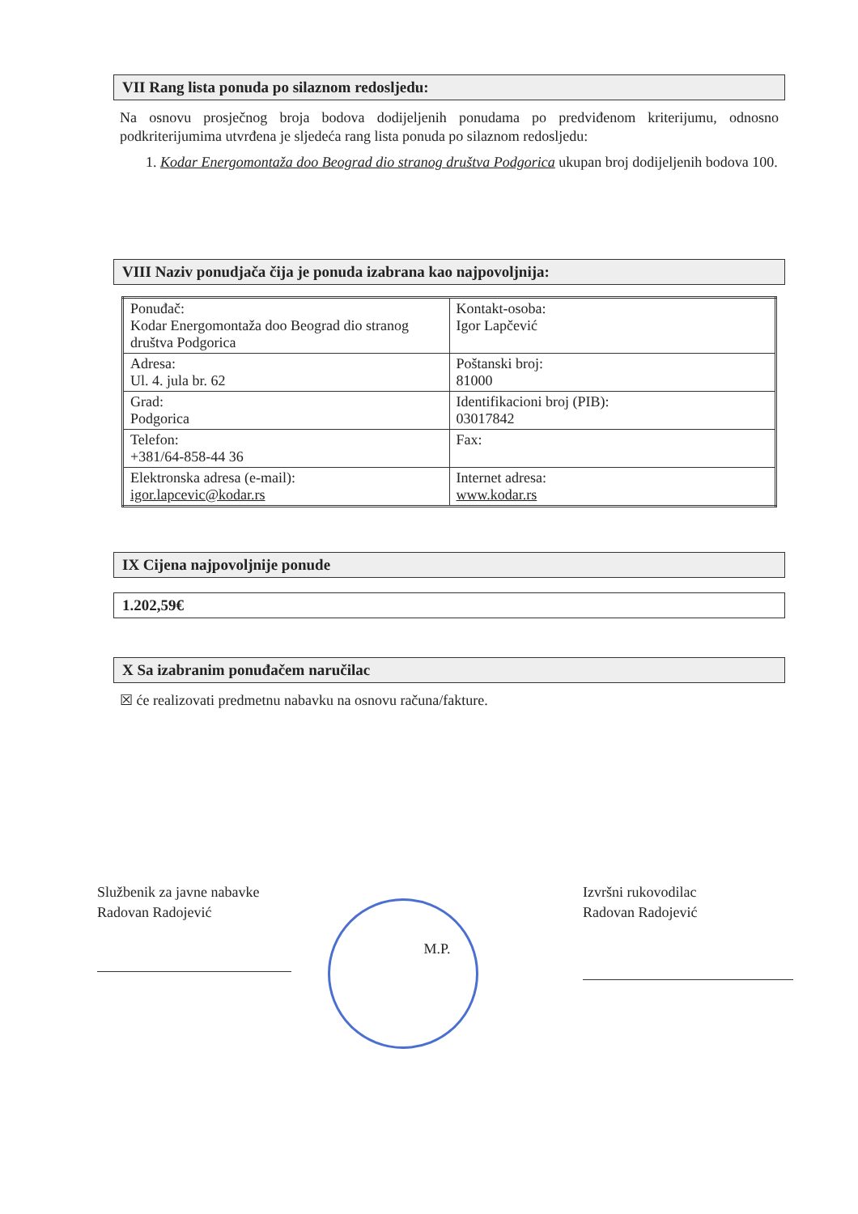VII Rang lista ponuda po silaznom redosljedu:
Na osnovu prosječnog broja bodova dodijeljenih ponudama po predviđenom kriterijumu, odnosno podkriterijumima utvrđena je sljedeća rang lista ponuda po silaznom redosljedu:
1. Kodar Energomontaža doo Beograd dio stranog društva Podgorica ukupan broj dodijeljenih bodova 100.
VIII Naziv ponudjača čija je ponuda izabrana kao najpovoljnija:
| Ponuđač: Kodar Energomontaža doo Beograd dio stranog društva Podgorica | Kontakt-osoba: Igor Lapčević |
| Adresa: Ul. 4. jula br. 62 | Poštanski broj: 81000 |
| Grad: Podgorica | Identifikacioni broj (PIB): 03017842 |
| Telefon: +381/64-858-44 36 | Fax: |
| Elektronska adresa (e-mail): igor.lapcevic@kodar.rs | Internet adresa: www.kodar.rs |
IX Cijena najpovoljnije ponude
1.202,59€
X Sa izabranim ponuđačem naručilac
☒ će realizovati predmetnu nabavku na osnovu računa/fakture.
Službenik za javne nabavke
Radovan Radojević
M.P.
Izvršni rukovodilac
Radovan Radojević